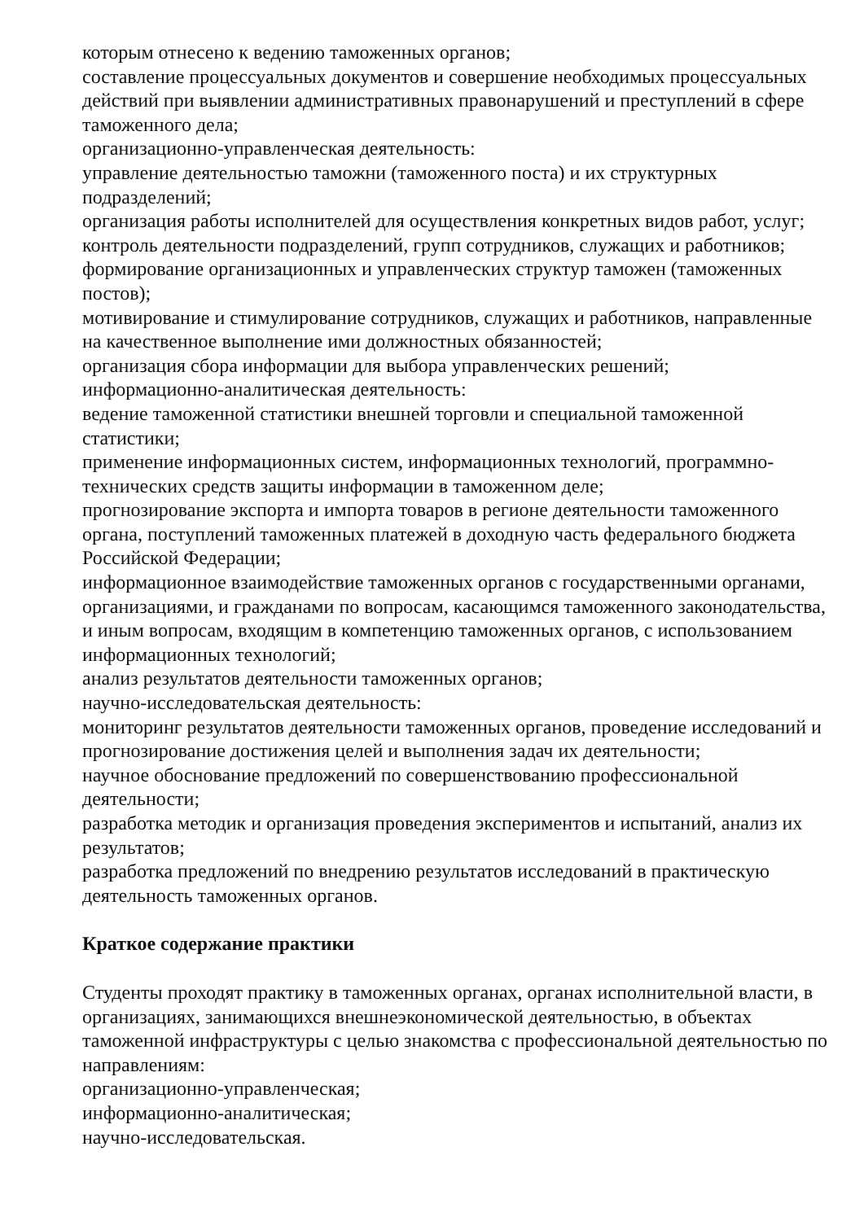которым отнесено к ведению таможенных органов;
составление процессуальных документов и совершение необходимых процессуальных действий при выявлении административных правонарушений и преступлений в сфере таможенного дела;
организационно-управленческая деятельность:
управление деятельностью таможни (таможенного поста) и их структурных подразделений;
организация работы исполнителей для осуществления конкретных видов работ, услуг;
контроль деятельности подразделений, групп сотрудников, служащих и работников;
формирование организационных и управленческих структур таможен (таможенных постов);
мотивирование и стимулирование сотрудников, служащих и работников, направленные на качественное выполнение ими должностных обязанностей;
организация сбора информации для выбора управленческих решений;
информационно-аналитическая деятельность:
ведение таможенной статистики внешней торговли и специальной таможенной статистики;
применение информационных систем, информационных технологий, программно-технических средств защиты информации в таможенном деле;
прогнозирование экспорта и импорта товаров в регионе деятельности таможенного органа, поступлений таможенных платежей в доходную часть федерального бюджета Российской Федерации;
информационное взаимодействие таможенных органов с государственными органами, организациями, и гражданами по вопросам, касающимся таможенного законодательства, и иным вопросам, входящим в компетенцию таможенных органов, с использованием информационных технологий;
анализ результатов деятельности таможенных органов;
научно-исследовательская деятельность:
мониторинг результатов деятельности таможенных органов, проведение исследований и прогнозирование достижения целей и выполнения задач их деятельности;
научное обоснование предложений по совершенствованию профессиональной деятельности;
разработка методик и организация проведения экспериментов и испытаний, анализ их результатов;
разработка предложений по внедрению результатов исследований в практическую деятельность таможенных органов.
Краткое содержание практики
Студенты проходят практику в таможенных органах, органах исполнительной власти, в организациях, занимающихся внешнеэкономической деятельностью, в объектах таможенной инфраструктуры с целью знакомства с профессиональной деятельностью по направлениям:
организационно-управленческая;
информационно-аналитическая;
научно-исследовательская.